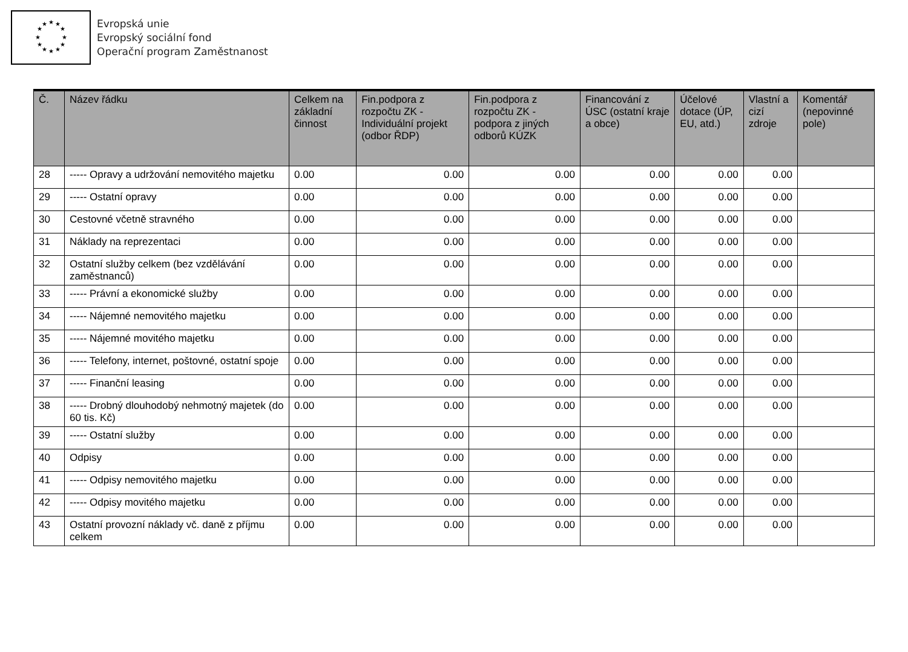★
★
★
★
★
★
★
★
★
★
★
★
Evropská unie
Evropský sociální fond
Operační program Zaměstnanost
| Č. | Název řádku | Celkem na základní činnost | Fin.podpora z rozpočtu ZK - Individuální projekt (odbor ŘDP) | Fin.podpora z rozpočtu ZK - podpora z jiných odborů KÚZK | Financování z ÚSC (ostatní kraje a obce) | Účelové dotace (ÚP, EU, atd.) | Vlastní a cizí zdroje | Komentář (nepovinné pole) |
| --- | --- | --- | --- | --- | --- | --- | --- | --- |
| 28 | ----- Opravy a udržování nemovitého majetku | 0.00 | 0.00 | 0.00 | 0.00 | 0.00 | 0.00 | |
| 29 | ----- Ostatní opravy | 0.00 | 0.00 | 0.00 | 0.00 | 0.00 | 0.00 | |
| 30 | Cestovné včetně stravného | 0.00 | 0.00 | 0.00 | 0.00 | 0.00 | 0.00 | |
| 31 | Náklady na reprezentaci | 0.00 | 0.00 | 0.00 | 0.00 | 0.00 | 0.00 | |
| 32 | Ostatní služby celkem (bez vzdělávání zaměstnanců) | 0.00 | 0.00 | 0.00 | 0.00 | 0.00 | 0.00 | |
| 33 | ----- Právní a ekonomické služby | 0.00 | 0.00 | 0.00 | 0.00 | 0.00 | 0.00 | |
| 34 | ----- Nájemné nemovitého majetku | 0.00 | 0.00 | 0.00 | 0.00 | 0.00 | 0.00 | |
| 35 | ----- Nájemné movitého majetku | 0.00 | 0.00 | 0.00 | 0.00 | 0.00 | 0.00 | |
| 36 | ----- Telefony, internet, poštovné, ostatní spoje | 0.00 | 0.00 | 0.00 | 0.00 | 0.00 | 0.00 | |
| 37 | ----- Finanční leasing | 0.00 | 0.00 | 0.00 | 0.00 | 0.00 | 0.00 | |
| 38 | ----- Drobný dlouhodobý nehmotný majetek (do 60 tis. Kč) | 0.00 | 0.00 | 0.00 | 0.00 | 0.00 | 0.00 | |
| 39 | ----- Ostatní služby | 0.00 | 0.00 | 0.00 | 0.00 | 0.00 | 0.00 | |
| 40 | Odpisy | 0.00 | 0.00 | 0.00 | 0.00 | 0.00 | 0.00 | |
| 41 | ----- Odpisy nemovitého majetku | 0.00 | 0.00 | 0.00 | 0.00 | 0.00 | 0.00 | |
| 42 | ----- Odpisy movitého majetku | 0.00 | 0.00 | 0.00 | 0.00 | 0.00 | 0.00 | |
| 43 | Ostatní provozní náklady vč. daně z příjmu celkem | 0.00 | 0.00 | 0.00 | 0.00 | 0.00 | 0.00 | |